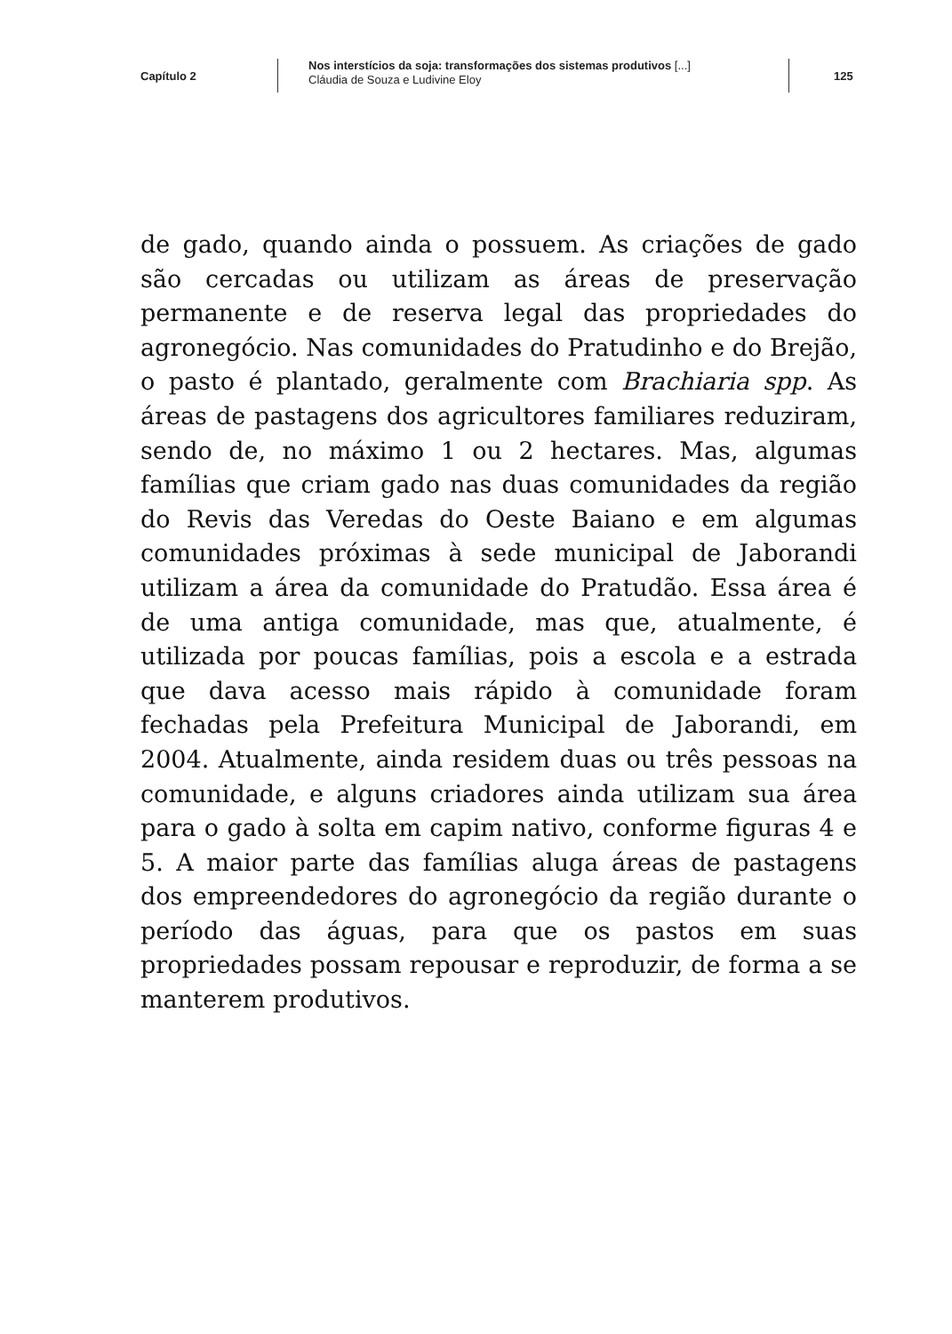Capítulo 2
Nos interstícios da soja: transformações dos sistemas produtivos [...]
Cláudia de Souza e Ludivine Eloy
125
de gado, quando ainda o possuem. As criações de gado são cercadas ou utilizam as áreas de preservação permanente e de reserva legal das propriedades do agronegócio. Nas comunidades do Pratudinho e do Brejão, o pasto é plantado, geralmente com Brachiaria spp. As áreas de pastagens dos agricultores familiares reduziram, sendo de, no máximo 1 ou 2 hectares. Mas, algumas famílias que criam gado nas duas comunidades da região do Revis das Veredas do Oeste Baiano e em algumas comunidades próximas à sede municipal de Jaborandi utilizam a área da comunidade do Pratudão. Essa área é de uma antiga comunidade, mas que, atualmente, é utilizada por poucas famílias, pois a escola e a estrada que dava acesso mais rápido à comunidade foram fechadas pela Prefeitura Municipal de Jaborandi, em 2004. Atualmente, ainda residem duas ou três pessoas na comunidade, e alguns criadores ainda utilizam sua área para o gado à solta em capim nativo, conforme figuras 4 e 5. A maior parte das famílias aluga áreas de pastagens dos empreendedores do agronegócio da região durante o período das águas, para que os pastos em suas propriedades possam repousar e reproduzir, de forma a se manterem produtivos.